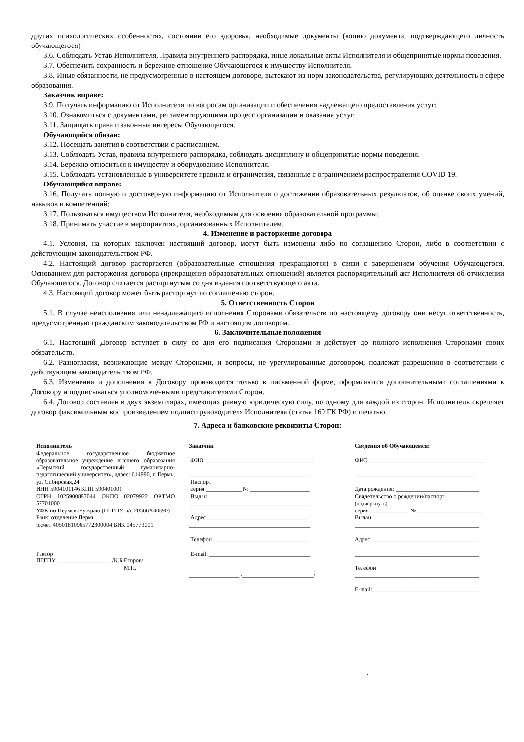других психологических особенностях, состоянии его здоровья, необходимые документы (копию документа, подтверждающего личность обучающегося)
3.6. Соблюдать Устав Исполнителя, Правила внутреннего распорядка, иные локальные акты Исполнителя и общепринятые нормы поведения.
3.7. Обеспечить сохранность и бережное отношение Обучающегося к имуществу Исполнителя.
3.8. Иные обязанности, не предусмотренные в настоящем договоре, вытекают из норм законодательства, регулирующих деятельность в сфере образования.
Заказчик вправе:
3.9. Получать информацию от Исполнителя по вопросам организации и обеспечения надлежащего предоставления услуг;
3.10. Ознакомиться с документами, регламентирующими процесс организации и оказания услуг.
3.11. Защищать права и законные интересы Обучающегося.
Обучающийся обязан:
3.12. Посещать занятия в соответствии с расписанием.
3.13. Соблюдать Устав, правила внутреннего распорядка, соблюдать дисциплину и общепринятые нормы поведения.
3.14. Бережно относиться к имуществу и оборудованию Исполнителя.
3.15. Соблюдать установленные в университете правила и ограничения, связанные с ограничением распространения COVID 19.
Обучающийся вправе:
3.16. Получать полную и достоверную информацию от Исполнителя о достижении образовательных результатов, об оценке своих умений, навыков и компетенций;
3.17. Пользоваться имуществом Исполнителя, необходимым для освоения образовательной программы;
3.18. Принимать участие в мероприятиях, организованных Исполнителем.
4. Изменение и расторжение договора
4.1. Условия, на которых заключен настоящий договор, могут быть изменены либо по соглашению Сторон, либо в соответствии с действующим законодательством РФ.
4.2. Настоящий договор расторгается (образовательные отношения прекращаются) в связи с завершением обучения Обучающегося. Основанием для расторжения договора (прекращения образовательных отношений) является распорядительный акт Исполнителя об отчислении Обучающегося. Договор считается расторгнутым со дня издания соответствующего акта.
4.3. Настоящий договор может быть расторгнут по соглашению сторон.
5. Ответственность Сторон
5.1. В случае неисполнения или ненадлежащего исполнения Сторонами обязательств по настоящему договору они несут ответственность, предусмотренную гражданским законодательством РФ и настоящим договором.
6. Заключительные положения
6.1. Настоящий Договор вступает в силу со дня его подписания Сторонами и действует до полного исполнения Сторонами своих обязательств.
6.2. Разногласия, возникающие между Сторонами, и вопросы, не урегулированные договором, подлежат разрешению в соответствии с действующим законодательством РФ.
6.3. Изменения и дополнения к Договору производятся только в письменной форме, оформляются дополнительными соглашениями к Договору и подписываться уполномоченными представителями Сторон.
6.4. Договор составлен в двух экземплярах, имеющих равную юридическую силу, по одному для каждой из сторон. Исполнитель скрепляет договор факсимильным воспроизведением подписи руководителя Исполнителя (статья 160 ГК РФ) и печатью.
7. Адреса и банковские реквизиты Сторон:
Исполнитель
Федеральное государственное бюджетное образовательное учреждение высшего образования «Пермский государственный гуманитарно-педагогический университет», адрес: 614990, г. Пермь, ул. Сибирская,24
ИНН 5904101146 КПП 590401001
ОГРН 1025900887044 ОКПО 02079922 ОКТМО 57701000
УФК по Пермскому краю (ПГГПУ, л/с 20566Х40890)
Банк: отделение Пермь
р/счет 40501810965772300004 БИК 045773001
Ректор
ПГГПУ __________________ /К.Б.Егоров/
М.П.
Заказчик
ФИО _____________________________________
_________________________________________
Паспорт
серия ____________ № ____________________
Выдан
_________________________________________
Адрес __________________________________
_________________________________________
Телефон ________________________________
E-mail: __________________________________
_________________ /________________________/
Сведения об Обучающемся:
ФИО _______________________________________
_________________________________________
Дата рождения: ____________________________
Свидетельство о рождении/паспорт
(подчеркнуть)
серия _____________ № ______________________
Выдан
__________________________________________
Адрес ____________________________________
__________________________________________
Телефон
__________________________________________
E-mail:____________________________________
.